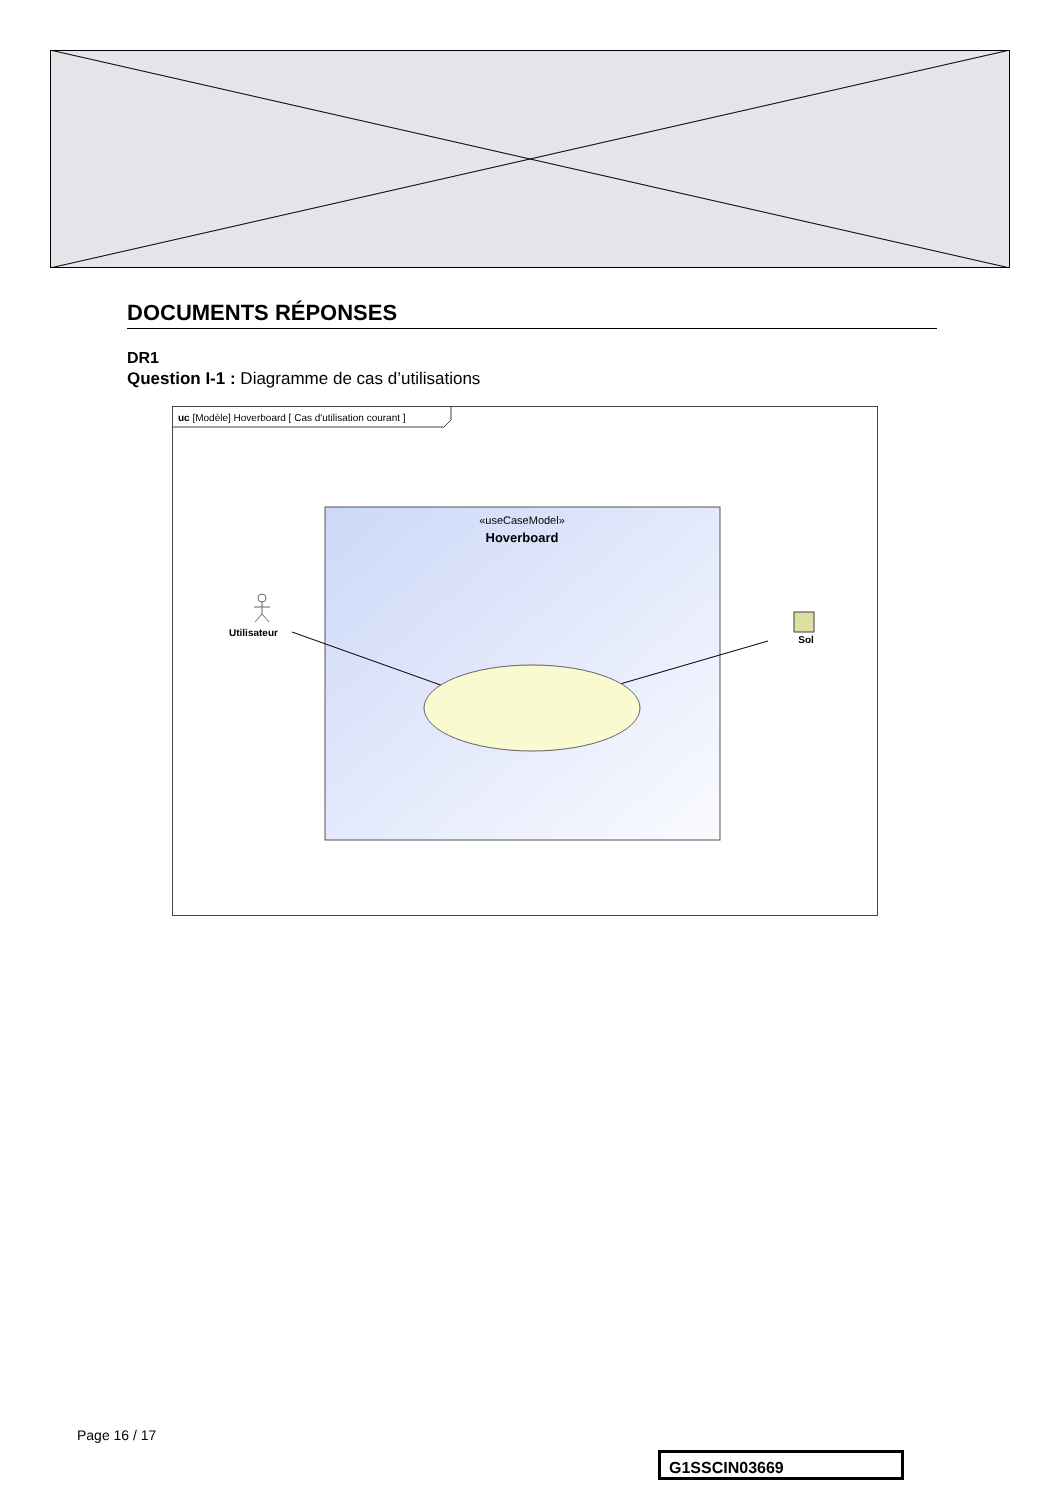DOCUMENTS RÉPONSES
DR1
Question I-1 : Diagramme de cas d’utilisations
uc [Modèle] Hoverboard [ Cas d'utilisation courant ]
«useCaseModel»
Hoverboard
Utilisateur
Sol
Page 16 / 17
G1SSCIN03669